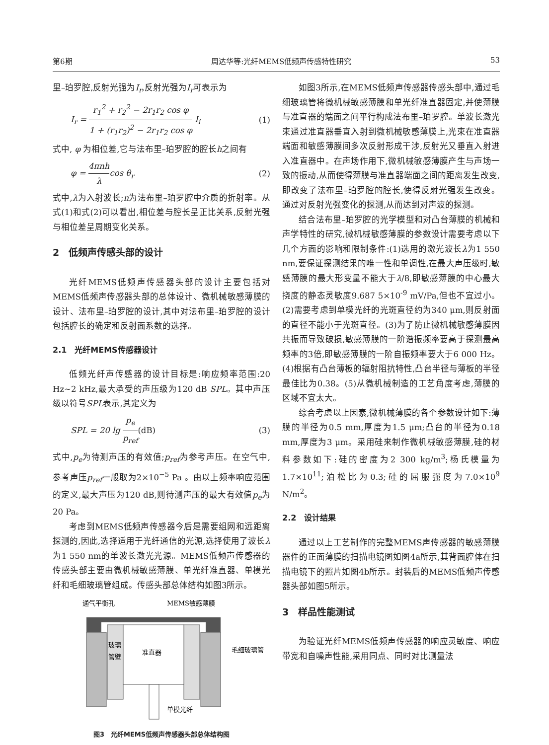第6期 周达华等:光纤MEMS低频声传感特性研究 53
里–珀罗腔,反射光强为I<sub>r</sub>,反射光强为I<sub>r</sub>可表示为
I<sub>r</sub> =
r<sub>1</sub><sup>2</sup> + r<sub>2</sub><sup>2</sup> − 2r<sub>1</sub>r<sub>2</sub> cos φ
1 + (r<sub>1</sub>r<sub>2</sub>)<sup>2</sup> − 2r<sub>1</sub>r<sub>2</sub> cos φ
I<sub>i</sub> (1)
式中, φ 为相位差,它与法布里–珀罗腔的腔长h之间有
φ =
4πnh
λ
cos θ<sub>r</sub> (2)
式中,λ为入射波长;n为法布里–珀罗腔中介质的折射率。从式(1)和式(2)可以看出,相位差与腔长呈正比关系,反射光强与相位差呈周期变化关系。
2　低频声传感头部的设计
光纤MEMS低频声传感器头部的设计主要包括对MEMS低频声传感器头部的总体设计、微机械敏感薄膜的设计、法布里–珀罗腔的设计,其中对法布里–珀罗腔的设计包括腔长的确定和反射面系数的选择。
2.1　光纤MEMS传感器设计
低频光纤声传感器的设计目标是:响应频率范围:20 Hz~2 kHz,最大承受的声压级为120 dB SPL。其中声压级以符号SPL表示,其定义为
SPL = 20 lg
p<sub>e</sub>
p<sub>ref</sub>
(dB) (3)
式中,p<sub>e</sub>为待测声压的有效值;p<sub>ref</sub>为参考声压。在空气中,参考声压p<sub>ref</sub>一般取为2×10<sup>−5</sup> Pa 。由以上频率响应范围的定义,最大声压为120 dB,则待测声压的最大有效值p<sub>e</sub>为20 Pa。
考虑到MEMS低频声传感器今后是需要组网和远距离探测的,因此,选择适用于光纤通信的光源,选择使用了波长λ为1 550 nm的单波长激光光源。MEMS低频声传感器的传感头部主要由微机械敏感薄膜、单光纤准直器、单模光纤和毛细玻璃管组成。传感头部总体结构如图3所示。
通气平衡孔
MEMS敏感薄膜
玻璃
管壁
准直器
毛细玻璃管
单模光纤
图3　光纤MEMS低频声传感器头部总体结构图
如图3所示,在MEMS低频声传感器传感头部中,通过毛细玻璃管将微机械敏感薄膜和单光纤准直器固定,并使薄膜与准直器的端面之间平行构成法布里–珀罗腔。单波长激光束通过准直器垂直入射到微机械敏感薄膜上,光束在准直器端面和敏感薄膜间多次反射形成干涉,反射光又垂直入射进入准直器中。在声场作用下,微机械敏感薄膜产生与声场一致的振动,从而使得薄膜与准直器端面之间的距离发生改变,即改变了法布里–珀罗腔的腔长,使得反射光强发生改变。通过对反射光强变化的探测,从而达到对声波的探测。
结合法布里–珀罗腔的光学模型和对凸台薄膜的机械和声学特性的研究,微机械敏感薄膜的参数设计需要考虑以下几个方面的影响和限制条件:(1)选用的激光波长λ为1 550 nm,要保证探测结果的唯一性和单调性,在最大声压级时,敏感薄膜的最大形变量不能大于λ/8,即敏感薄膜的中心最大挠度的静态灵敏度9.687 5×10<sup>-9</sup> mV/Pa,但也不宜过小。(2)需要考虑到单模光纤的光斑直径约为340 μm,则反射面的直径不能小于光斑直径。(3)为了防止微机械敏感薄膜因共振而导致破损,敏感薄膜的一阶谐振频率要高于探测最高频率的3倍,即敏感薄膜的一阶自振频率要大于6 000 Hz。(4)根据有凸台薄板的辐射阻抗特性,凸台半径与薄板的半径最佳比为0.38。(5)从微机械制造的工艺角度考虑,薄膜的区域不宜太大。
综合考虑以上因素,微机械薄膜的各个参数设计如下:薄膜的半径为0.5 mm,厚度为1.5 μm;凸台的半径为0.18 mm,厚度为3 μm。采用硅来制作微机械敏感薄膜,硅的材料参数如下:硅的密度为2 300 kg/m<sup>3</sup>;杨氏模量为1.7×10<sup>11</sup>;泊松比为0.3;硅的屈服强度为7.0×10<sup>9</sup> N/m<sup>2</sup>。
2.2　设计结果
通过以上工艺制作的完整MEMS声传感器的敏感薄膜器件的正面薄膜的扫描电镜图如图4a所示,其背面腔体在扫描电镜下的照片如图4b所示。封装后的MEMS低频声传感器头部如图5所示。
3　样品性能测试
为验证光纤MEMS低频声传感器的响应灵敏度、响应带宽和自噪声性能,采用同点、同时对比测量法